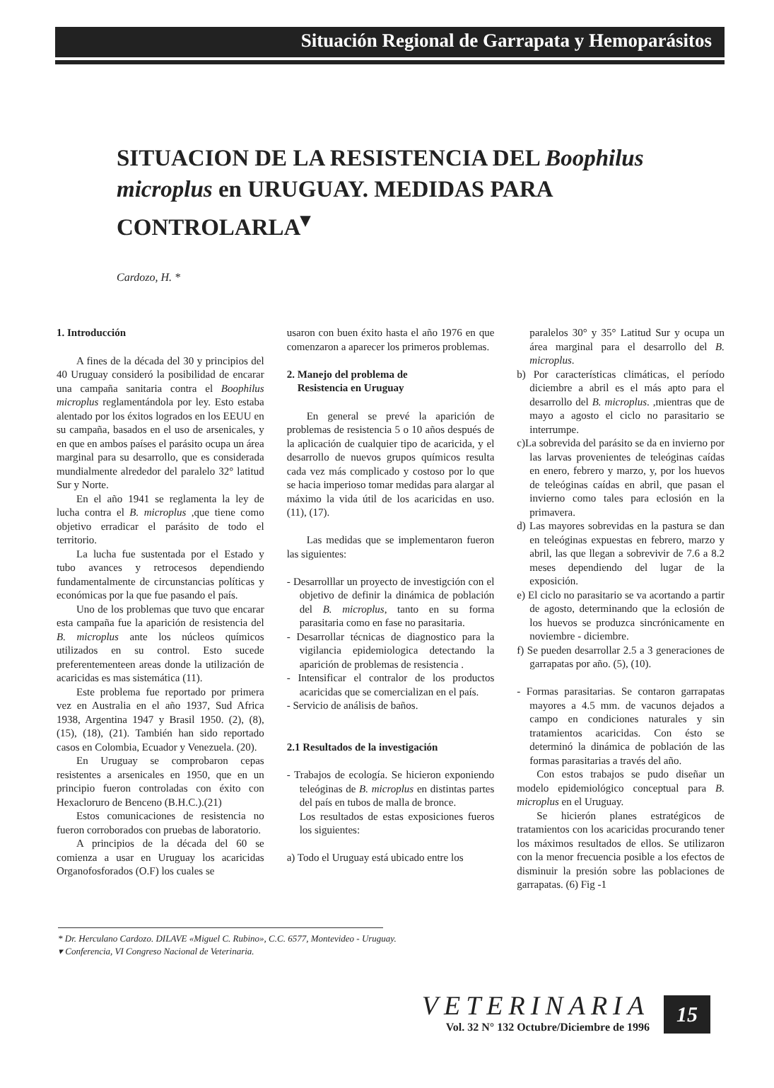Situación Regional de Garrapata y Hemoparásitos
SITUACION DE LA RESISTENCIA DEL Boophilus microplus en URUGUAY. MEDIDAS PARA CONTROLARLA<sup>▾</sup>
Cardozo, H. *
1. Introducción
A fines de la década del 30 y principios del 40 Uruguay consideró la posibilidad de encarar una campaña sanitaria contra el Boophilus microplus reglamentándola por ley. Esto estaba alentado por los éxitos logrados en los EEUU en su campaña, basados en el uso de arsenicales, y en que en ambos países el parásito ocupa un área marginal para su desarrollo, que es considerada mundialmente alrededor del paralelo 32° latitud Sur y Norte.
En el año 1941 se reglamenta la ley de lucha contra el B. microplus ,que tiene como objetivo erradicar el parásito de todo el territorio.
La lucha fue sustentada por el Estado y tubo avances y retrocesos dependiendo fundamentalmente de circunstancias políticas y económicas por la que fue pasando el país.
Uno de los problemas que tuvo que encarar esta campaña fue la aparición de resistencia del B. microplus ante los núcleos químicos utilizados en su control. Esto sucede preferentementeen areas donde la utilización de acaricidas es mas sistemática (11).
Este problema fue reportado por primera vez en Australia en el año 1937, Sud Africa 1938, Argentina 1947 y Brasil 1950. (2), (8), (15), (18), (21). También han sido reportado casos en Colombia, Ecuador y Venezuela. (20).
En Uruguay se comprobaron cepas resistentes a arsenicales en 1950, que en un principio fueron controladas con éxito con Hexacloruro de Benceno (B.H.C.).(21)
Estos comunicaciones de resistencia no fueron corroborados con pruebas de laboratorio.
A principios de la década del 60 se comienza a usar en Uruguay los acaricidas Organofosforados (O.F) los cuales se
usaron con buen éxito hasta el año 1976 en que comenzaron a aparecer los primeros problemas.
2. Manejo del problema de
Resistencia en Uruguay
En general se prevé la aparición de problemas de resistencia 5 o 10 años después de la aplicación de cualquier tipo de acaricida, y el desarrollo de nuevos grupos químicos resulta cada vez más complicado y costoso por lo que se hacia imperioso tomar medidas para alargar al máximo la vida útil de los acaricidas en uso. (11), (17).
Las medidas que se implementaron fueron las siguientes:
- Desarrolllar un proyecto de investigción con el objetivo de definir la dinámica de población del B. microplus, tanto en su forma parasitaria como en fase no parasitaria.
- Desarrollar técnicas de diagnostico para la vigilancia epidemiologica detectando la aparición de problemas de resistencia .
- Intensificar el contralor de los productos acaricidas que se comercializan en el país.
- Servicio de análisis de baños.
2.1 Resultados de la investigación
- Trabajos de ecología. Se hicieron exponiendo teleóginas de B. microplus en distintas partes del país en tubos de malla de bronce.
Los resultados de estas exposiciones fueros los siguientes:
a) Todo el Uruguay está ubicado entre los
paralelos 30° y 35° Latitud Sur y ocupa un área marginal para el desarrollo del B. microplus.
b) Por características climáticas, el período diciembre a abril es el más apto para el desarrollo del B. microplus. ,mientras que de mayo a agosto el ciclo no parasitario se interrumpe.
c)La sobrevida del parásito se da en invierno por las larvas provenientes de teleóginas caídas en enero, febrero y marzo, y, por los huevos de teleóginas caídas en abril, que pasan el invierno como tales para eclosión en la primavera.
d) Las mayores sobrevidas en la pastura se dan en teleóginas expuestas en febrero, marzo y abril, las que llegan a sobrevivir de 7.6 a 8.2 meses dependiendo del lugar de la exposición.
e) El ciclo no parasitario se va acortando a partir de agosto, determinando que la eclosión de los huevos se produzca sincrónicamente en noviembre - diciembre.
f) Se pueden desarrollar 2.5 a 3 generaciones de garrapatas por año. (5), (10).
- Formas parasitarias. Se contaron garrapatas mayores a 4.5 mm. de vacunos dejados a campo en condiciones naturales y sin tratamientos acaricidas. Con ésto se determinó la dinámica de población de las formas parasitarias a través del año.
Con estos trabajos se pudo diseñar un modelo epidemiológico conceptual para B. microplus en el Uruguay.
Se hicierón planes estratégicos de tratamientos con los acaricidas procurando tener los máximos resultados de ellos. Se utilizaron con la menor frecuencia posible a los efectos de disminuir la presión sobre las poblaciones de garrapatas. (6) Fig -1
* Dr. Herculano Cardozo. DILAVE «Miguel C. Rubino», C.C. 6577, Montevideo - Uruguay.
▾ Conferencia, VI Congreso Nacional de Veterinaria.
VETERINARIA
Vol. 32 N° 132 Octubre/Diciembre de 1996
15